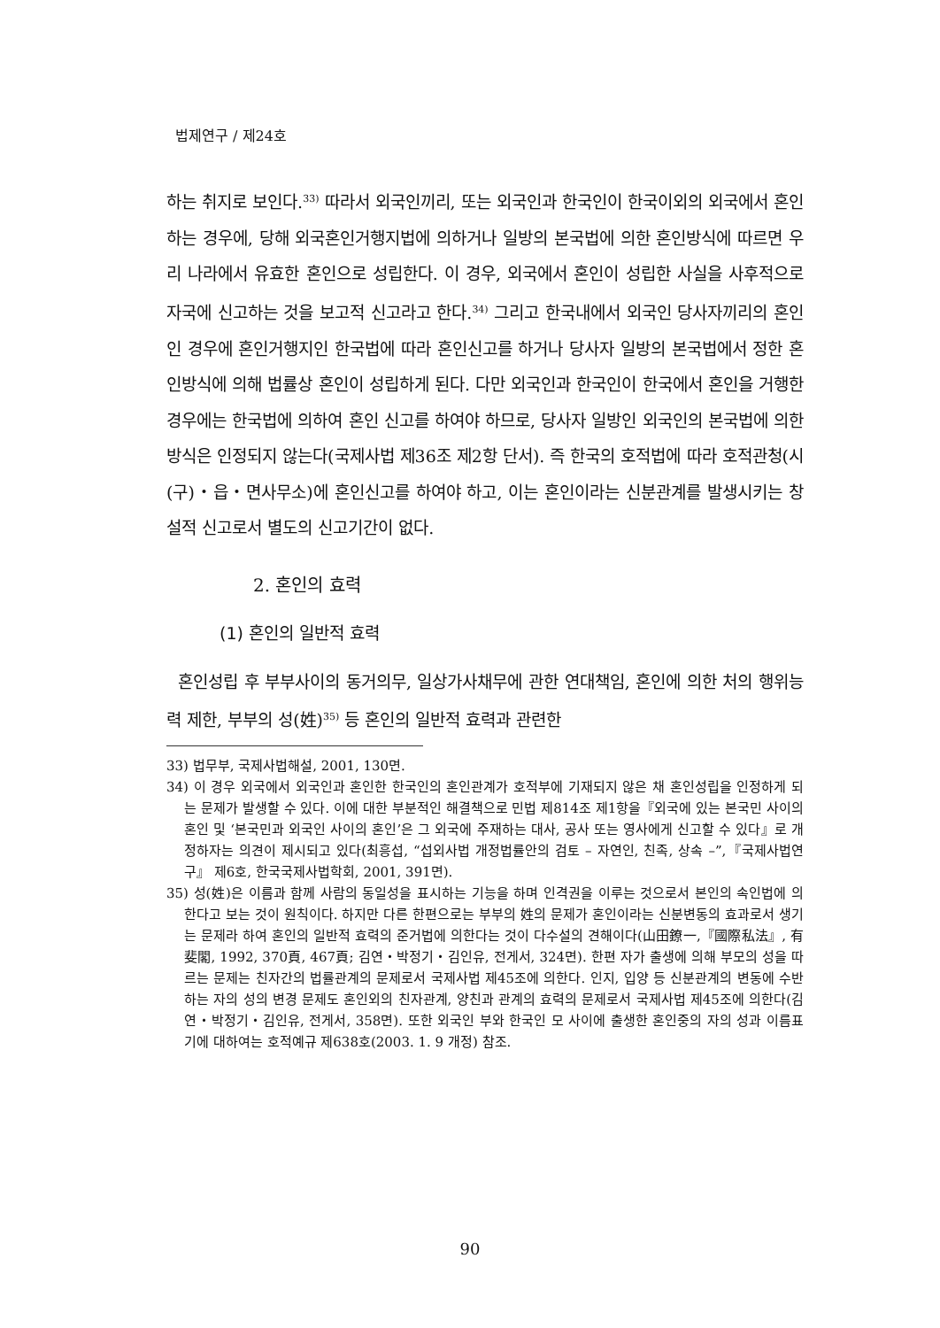법제연구 / 제24호
하는 취지로 보인다.<sup>33)</sup> 따라서 외국인끼리, 또는 외국인과 한국인이 한국이외의 외국에서 혼인하는 경우에, 당해 외국혼인거행지법에 의하거나 일방의 본국법에 의한 혼인방식에 따르면 우리 나라에서 유효한 혼인으로 성립한다. 이 경우, 외국에서 혼인이 성립한 사실을 사후적으로 자국에 신고하는 것을 보고적 신고라고 한다.<sup>34)</sup> 그리고 한국내에서 외국인 당사자끼리의 혼인인 경우에 혼인거행지인 한국법에 따라 혼인신고를 하거나 당사자 일방의 본국법에서 정한 혼인방식에 의해 법률상 혼인이 성립하게 된다. 다만 외국인과 한국인이 한국에서 혼인을 거행한 경우에는 한국법에 의하여 혼인 신고를 하여야 하므로, 당사자 일방인 외국인의 본국법에 의한 방식은 인정되지 않는다(국제사법 제36조 제2항 단서). 즉 한국의 호적법에 따라 호적관청(시(구)・읍・면사무소)에 혼인신고를 하여야 하고, 이는 혼인이라는 신분관계를 발생시키는 창설적 신고로서 별도의 신고기간이 없다.
2. 혼인의 효력
(1) 혼인의 일반적 효력
혼인성립 후 부부사이의 동거의무, 일상가사채무에 관한 연대책임, 혼인에 의한 처의 행위능력 제한, 부부의 성(姓)<sup>35)</sup> 등 혼인의 일반적 효력과 관련한
33) 법무부, 국제사법해설, 2001, 130면.
34) 이 경우 외국에서 외국인과 혼인한 한국인의 혼인관계가 호적부에 기재되지 않은 채 혼인성립을 인정하게 되는 문제가 발생할 수 있다. 이에 대한 부분적인 해결책으로 민법 제814조 제1항을『외국에 있는 본국민 사이의 혼인 및 ‘본국민과 외국인 사이의 혼인’은 그 외국에 주재하는 대사, 공사 또는 영사에게 신고할 수 있다』로 개정하자는 의견이 제시되고 있다(최흥섭, “섭외사법 개정법률안의 검토 – 자연인, 친족, 상속 –”,『국제사법연구』 제6호, 한국국제사법학회, 2001, 391면).
35) 성(姓)은 이름과 함께 사람의 동일성을 표시하는 기능을 하며 인격권을 이루는 것으로서 본인의 속인법에 의한다고 보는 것이 원칙이다. 하지만 다른 한편으로는 부부의 姓의 문제가 혼인이라는 신분변동의 효과로서 생기는 문제라 하여 혼인의 일반적 효력의 준거법에 의한다는 것이 다수설의 견해이다(山田鐐一,『國際私法』, 有斐閣, 1992, 370頁, 467頁; 김연・박정기・김인유, 전게서, 324면). 한편 자가 출생에 의해 부모의 성을 따르는 문제는 친자간의 법률관계의 문제로서 국제사법 제45조에 의한다. 인지, 입양 등 신분관계의 변동에 수반하는 자의 성의 변경 문제도 혼인외의 친자관계, 양친과 관계의 효력의 문제로서 국제사법 제45조에 의한다(김연・박정기・김인유, 전게서, 358면). 또한 외국인 부와 한국인 모 사이에 출생한 혼인중의 자의 성과 이름표기에 대하여는 호적예규 제638호(2003. 1. 9 개정) 참조.
90